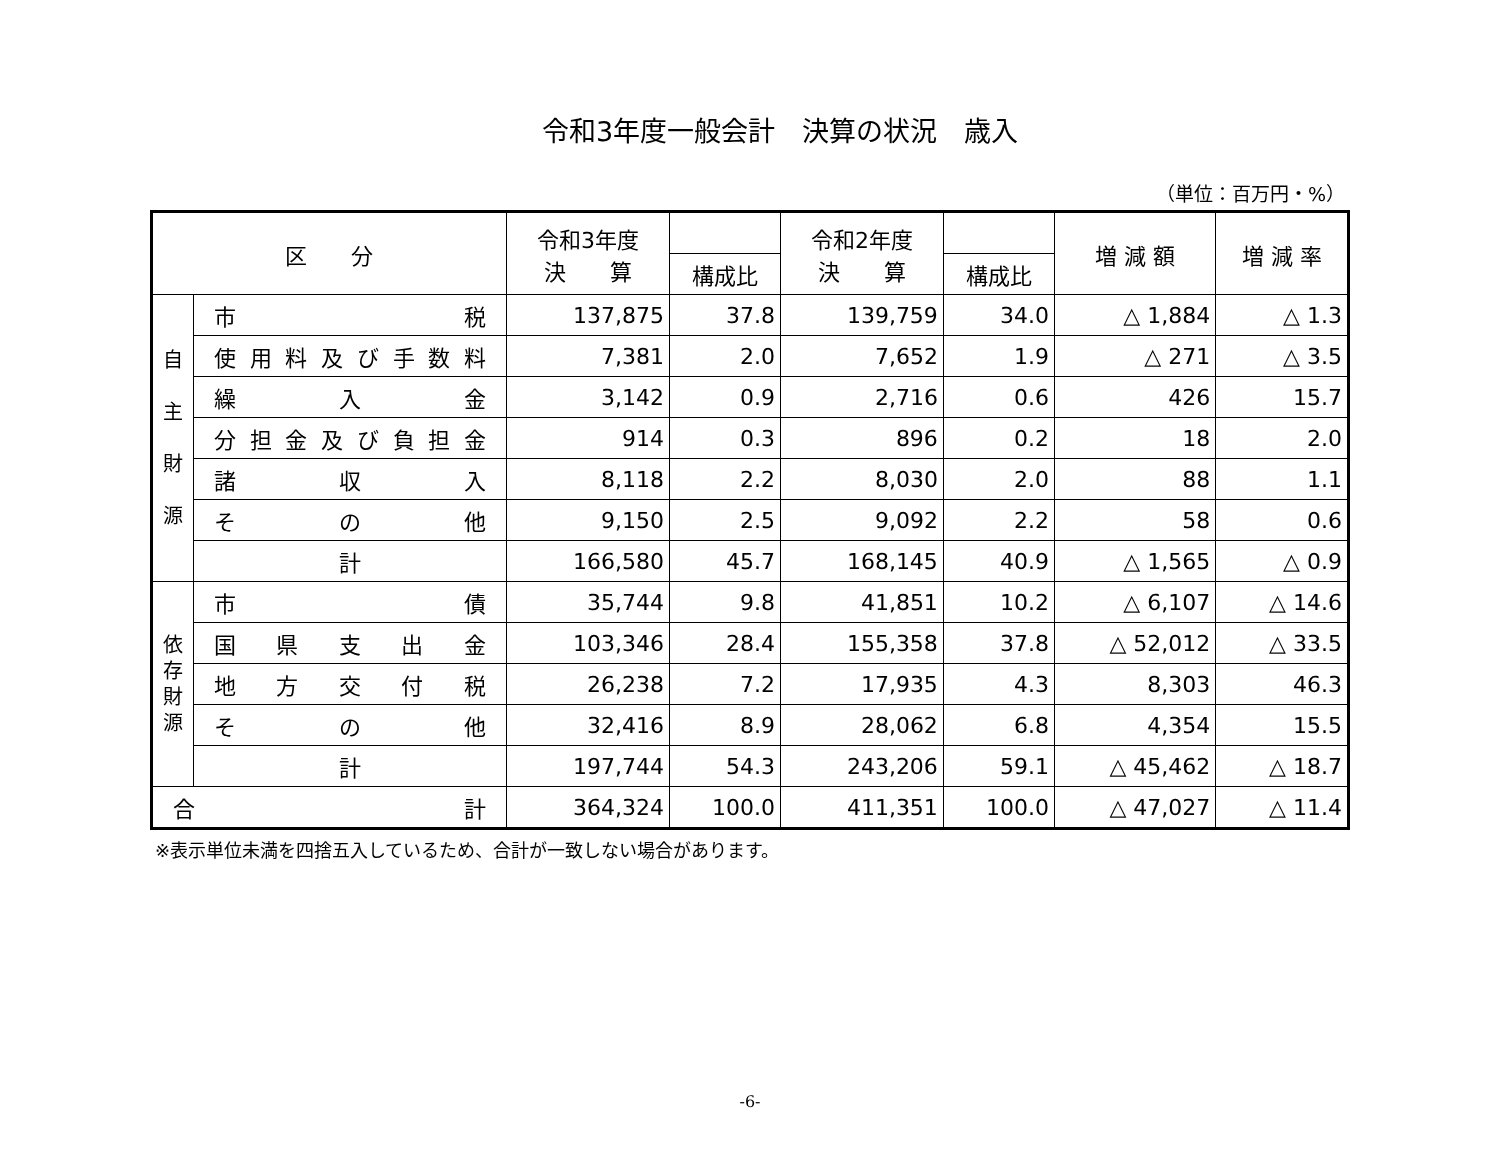令和3年度一般会計　決算の状況　歳入
（単位：百万円・%）
| 区 分 | | 令和3年度 決 算 | | 令和2年度 決 算 | | 増 減 額 | 増 減 率 |
| --- | --- | --- | --- | --- | --- | --- | --- |
| | | | 構成比 | | 構成比 | | |
| 自 主 財 源 | 市 税 | 137,875 | 37.8 | 139,759 | 34.0 | △ 1,884 | △ 1.3 |
| | 使用料及び手数料 | 7,381 | 2.0 | 7,652 | 1.9 | △ 271 | △ 3.5 |
| | 繰 入 金 | 3,142 | 0.9 | 2,716 | 0.6 | 426 | 15.7 |
| | 分担金及び負担金 | 914 | 0.3 | 896 | 0.2 | 18 | 2.0 |
| | 諸 収 入 | 8,118 | 2.2 | 8,030 | 2.0 | 88 | 1.1 |
| | そ の 他 | 9,150 | 2.5 | 9,092 | 2.2 | 58 | 0.6 |
| | 計 | 166,580 | 45.7 | 168,145 | 40.9 | △ 1,565 | △ 0.9 |
| 依 存 財 源 | 市 債 | 35,744 | 9.8 | 41,851 | 10.2 | △ 6,107 | △ 14.6 |
| | 国 県 支 出 金 | 103,346 | 28.4 | 155,358 | 37.8 | △ 52,012 | △ 33.5 |
| | 地 方 交 付 税 | 26,238 | 7.2 | 17,935 | 4.3 | 8,303 | 46.3 |
| | そ の 他 | 32,416 | 8.9 | 28,062 | 6.8 | 4,354 | 15.5 |
| | 計 | 197,744 | 54.3 | 243,206 | 59.1 | △ 45,462 | △ 18.7 |
| 合 計 | | 364,324 | 100.0 | 411,351 | 100.0 | △ 47,027 | △ 11.4 |
※表示単位未満を四捨五入しているため、合計が一致しない場合があります。
-6-